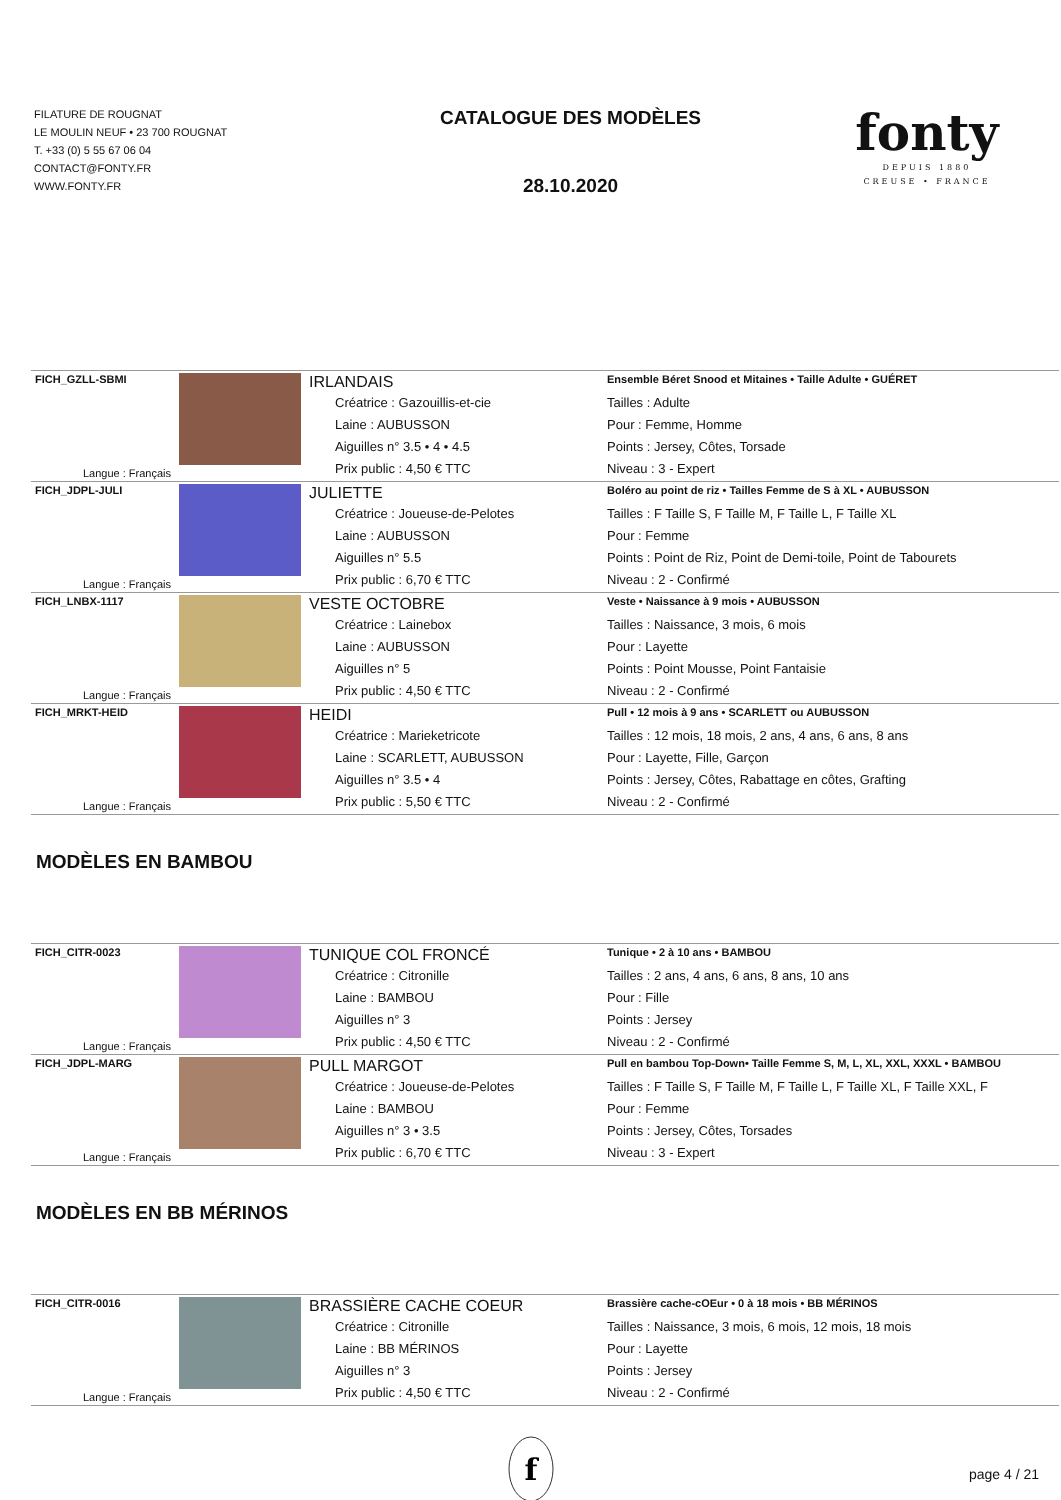FILATURE DE ROUGNAT
LE MOULIN NEUF • 23 700 ROUGNAT
T. +33 (0) 5 55 67 06 04
CONTACT@FONTY.FR
WWW.FONTY.FR
CATALOGUE DES MODÈLES
28.10.2020
fonty
DEPUIS 1880
CREUSE • FRANCE
| FICH_GZLL-SBMI | | IRLANDAIS | Ensemble Béret Snood et Mitaines • Taille Adulte • GUÉRET |
| | | Créatrice : Gazouillis-et-cie | Tailles : Adulte |
| | | Laine : AUBUSSON | Pour : Femme, Homme |
| | | Aiguilles n° 3.5 • 4 • 4.5 | Points : Jersey, Côtes, Torsade |
| Langue : Français | | Prix public : 4,50 € TTC | Niveau : 3 - Expert |
| FICH_JDPL-JULI | | JULIETTE | Boléro au point de riz • Tailles Femme de S à XL • AUBUSSON |
| | | Créatrice : Joueuse-de-Pelotes | Tailles : F Taille S, F Taille M, F Taille L, F Taille XL |
| | | Laine : AUBUSSON | Pour : Femme |
| | | Aiguilles n° 5.5 | Points : Point de Riz, Point de Demi-toile, Point de Tabourets |
| Langue : Français | | Prix public : 6,70 € TTC | Niveau : 2 - Confirmé |
| FICH_LNBX-1117 | | VESTE OCTOBRE | Veste • Naissance à 9 mois • AUBUSSON |
| | | Créatrice : Lainebox | Tailles : Naissance, 3 mois, 6 mois |
| | | Laine : AUBUSSON | Pour : Layette |
| | | Aiguilles n° 5 | Points : Point Mousse, Point Fantaisie |
| Langue : Français | | Prix public : 4,50 € TTC | Niveau : 2 - Confirmé |
| FICH_MRKT-HEID | | HEIDI | Pull • 12 mois à 9 ans • SCARLETT ou AUBUSSON |
| | | Créatrice : Marieketricote | Tailles : 12 mois, 18 mois, 2 ans, 4 ans, 6 ans, 8 ans |
| | | Laine : SCARLETT, AUBUSSON | Pour : Layette, Fille, Garçon |
| | | Aiguilles n° 3.5 • 4 | Points : Jersey, Côtes, Rabattage en côtes, Grafting |
| Langue : Français | | Prix public : 5,50 € TTC | Niveau : 2 - Confirmé |
MODÈLES EN BAMBOU
| FICH_CITR-0023 | | TUNIQUE COL FRONCÉ | Tunique • 2 à 10 ans • BAMBOU |
| | | Créatrice : Citronille | Tailles : 2 ans, 4 ans, 6 ans, 8 ans, 10 ans |
| | | Laine : BAMBOU | Pour : Fille |
| | | Aiguilles n° 3 | Points : Jersey |
| Langue : Français | | Prix public : 4,50 € TTC | Niveau : 2 - Confirmé |
| FICH_JDPL-MARG | | PULL MARGOT | Pull en bambou Top-Down• Taille Femme S, M, L, XL, XXL, XXXL • BAMBOU |
| | | Créatrice : Joueuse-de-Pelotes | Tailles : F Taille S, F Taille M, F Taille L, F Taille XL, F Taille XXL, F |
| | | Laine : BAMBOU | Pour : Femme |
| | | Aiguilles n° 3 • 3.5 | Points : Jersey, Côtes, Torsades |
| Langue : Français | | Prix public : 6,70 € TTC | Niveau : 3 - Expert |
MODÈLES EN BB MÉRINOS
| FICH_CITR-0016 | | BRASSIÈRE CACHE COEUR | Brassière cache-cOEur • 0 à 18 mois • BB MÉRINOS |
| | | Créatrice : Citronille | Tailles : Naissance, 3 mois, 6 mois, 12 mois, 18 mois |
| | | Laine : BB MÉRINOS | Pour : Layette |
| | | Aiguilles n° 3 | Points : Jersey |
| Langue : Français | | Prix public : 4,50 € TTC | Niveau : 2 - Confirmé |
f
page 4 / 21